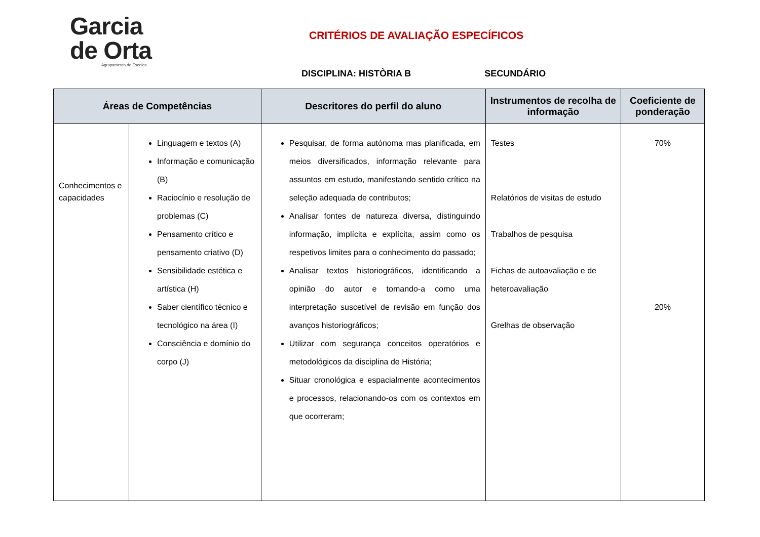Garcia
de Orta
Agrupamento de Escolas
CRITÉRIOS DE AVALIAÇÃO ESPECÍFICOS
DISCIPLINA: HISTÒRIA B SECUNDÁRIO
| Áreas de Competências | | Descritores do perfil do aluno | Instrumentos de recolha de informação | Coeficiente de ponderação |
| --- | --- | --- | --- | --- |
| Conhecimentos e capacidades | Linguagem e textos (A) Informação e comunicação (B) Raciocínio e resolução de problemas (C) Pensamento crítico e pensamento criativo (D) Sensibilidade estética e artística (H) Saber científico técnico e tecnológico na área (I) Consciência e domínio do corpo (J) | Pesquisar, de forma autónoma mas planificada, em meios diversificados, informação relevante para assuntos em estudo, manifestando sentido crítico na seleção adequada de contributos; Analisar fontes de natureza diversa, distinguindo informação, implícita e explícita, assim como os respetivos limites para o conhecimento do passado; Analisar textos historiográficos, identificando a opinião do autor e tomando-a como uma interpretação suscetível de revisão em função dos avanços historiográficos; Utilizar com segurança conceitos operatórios e metodológicos da disciplina de História; Situar cronológica e espacialmente acontecimentos e processos, relacionando-os com os contextos em que ocorreram; | Testes Relatórios de visitas de estudo Trabalhos de pesquisa Fichas de autoavaliação e de heteroavaliação Grelhas de observação | 70% 20% |